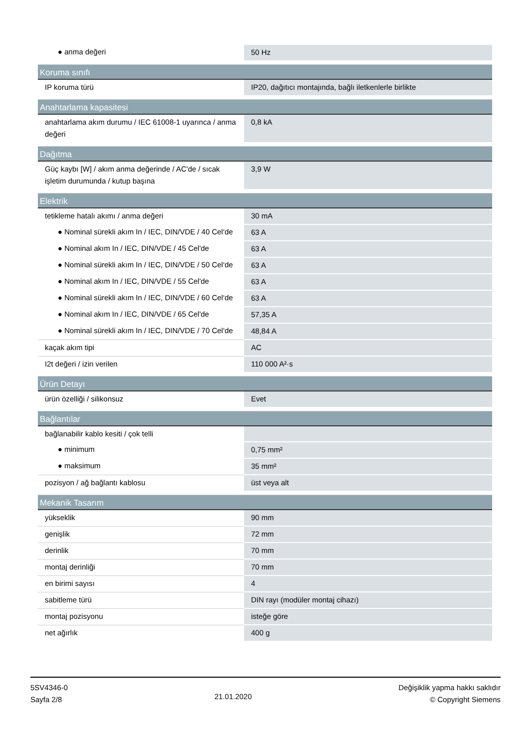| ● anma değeri | 50 Hz |
| Koruma sınıfı | |
| IP koruma türü | IP20, dağıtıcı montajında, bağlı iletkenlerle birlikte |
| Anahtarlama kapasitesi | |
| anahtarlama akım durumu / IEC 61008-1 uyarınca / anma değeri | 0,8 kA |
| Dağıtma | |
| Güç kaybı [W] / akım anma değerinde / AC'de / sıcak işletim durumunda / kutup başına | 3,9 W |
| Elektrik | |
| tetikleme hatalı akımı / anma değeri | 30 mA |
| ● Nominal sürekli akım In / IEC, DIN/VDE / 40 Cel‘de | 63 A |
| ● Nominal akım In / IEC, DIN/VDE / 45 Cel'de | 63 A |
| ● Nominal sürekli akım In / IEC, DIN/VDE / 50 Cel‘de | 63 A |
| ● Nominal akım In / IEC, DIN/VDE / 55 Cel'de | 63 A |
| ● Nominal sürekli akım In / IEC, DIN/VDE / 60 Cel‘de | 63 A |
| ● Nominal akım In / IEC, DIN/VDE / 65 Cel'de | 57,35 A |
| ● Nominal sürekli akım In / IEC, DIN/VDE / 70 Cel‘de | 48,84 A |
| kaçak akım tipi | AC |
| I2t değeri / izin verilen | 110 000 A²·s |
| Ürün Detayı | |
| ürün özelliği / silikonsuz | Evet |
| Bağlantılar | |
| bağlanabilir kablo kesiti / çok telli | |
| ● minimum | 0,75 mm² |
| ● maksimum | 35 mm² |
| pozisyon / ağ bağlantı kablosu | üst veya alt |
| Mekanik Tasarım | |
| yükseklik | 90 mm |
| genişlik | 72 mm |
| derinlik | 70 mm |
| montaj derinliği | 70 mm |
| en birimi sayısı | 4 |
| sabitleme türü | DIN rayı (modüler montaj cihazı) |
| montaj pozisyonu | isteğe göre |
| net ağırlık | 400 g |
5SV4346-0
Sayfa 2/8
21.01.2020
Değişiklik yapma hakkı saklıdır
© Copyright Siemens